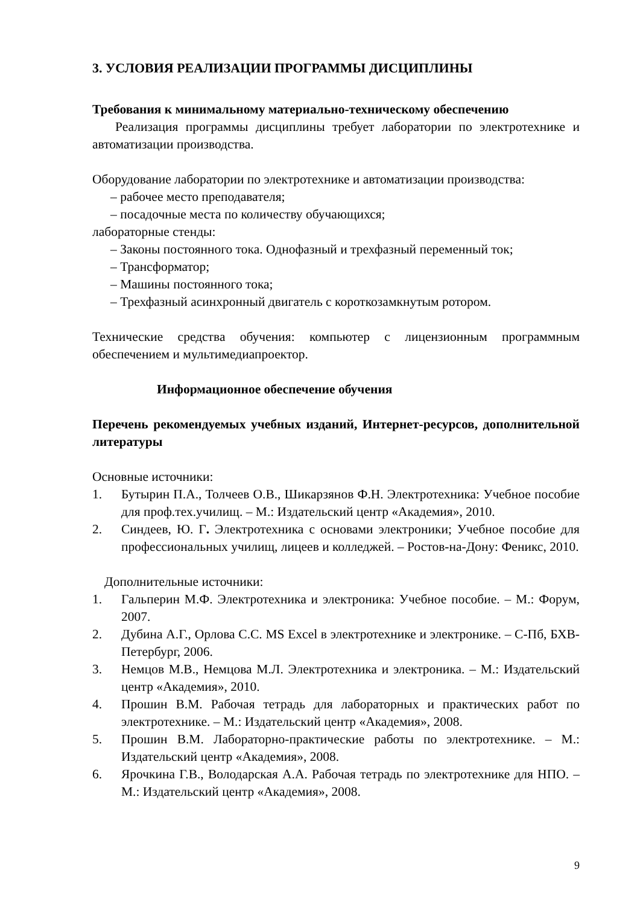3. УСЛОВИЯ РЕАЛИЗАЦИИ ПРОГРАММЫ ДИСЦИПЛИНЫ
Требования к минимальному материально-техническому обеспечению
Реализация программы дисциплины требует лаборатории по электротехнике и автоматизации производства.
Оборудование лаборатории по электротехнике и автоматизации производства:
– рабочее место преподавателя;
– посадочные места по количеству обучающихся;
лабораторные стенды:
– Законы постоянного тока. Однофазный и трехфазный переменный ток;
– Трансформатор;
– Машины постоянного тока;
– Трехфазный асинхронный двигатель с короткозамкнутым ротором.
Технические средства обучения: компьютер с лицензионным программным обеспечением и мультимедиапроектор.
Информационное обеспечение обучения
Перечень рекомендуемых учебных изданий, Интернет-ресурсов, дополнительной литературы
Основные источники:
1. Бутырин П.А., Толчеев О.В., Шикарзянов Ф.Н. Электротехника: Учебное пособие для проф.тех.училищ. – М.: Издательский центр «Академия», 2010.
2. Синдеев, Ю. Г. Электротехника с основами электроники; Учебное пособие для профессиональных училищ, лицеев и колледжей. – Ростов-на-Дону: Феникс, 2010.
Дополнительные источники:
1. Гальперин М.Ф. Электротехника и электроника: Учебное пособие. – М.: Форум, 2007.
2. Дубина А.Г., Орлова С.С. MS Excel в электротехнике и электронике. – С-Пб, БХВ-Петербург, 2006.
3. Немцов М.В., Немцова М.Л. Электротехника и электроника. – М.: Издательский центр «Академия», 2010.
4. Прошин В.М. Рабочая тетрадь для лабораторных и практических работ по электротехнике. – М.: Издательский центр «Академия», 2008.
5. Прошин В.М. Лабораторно-практические работы по электротехнике. – М.: Издательский центр «Академия», 2008.
6. Ярочкина Г.В., Володарская А.А. Рабочая тетрадь по электротехнике для НПО. – М.: Издательский центр «Академия», 2008.
9